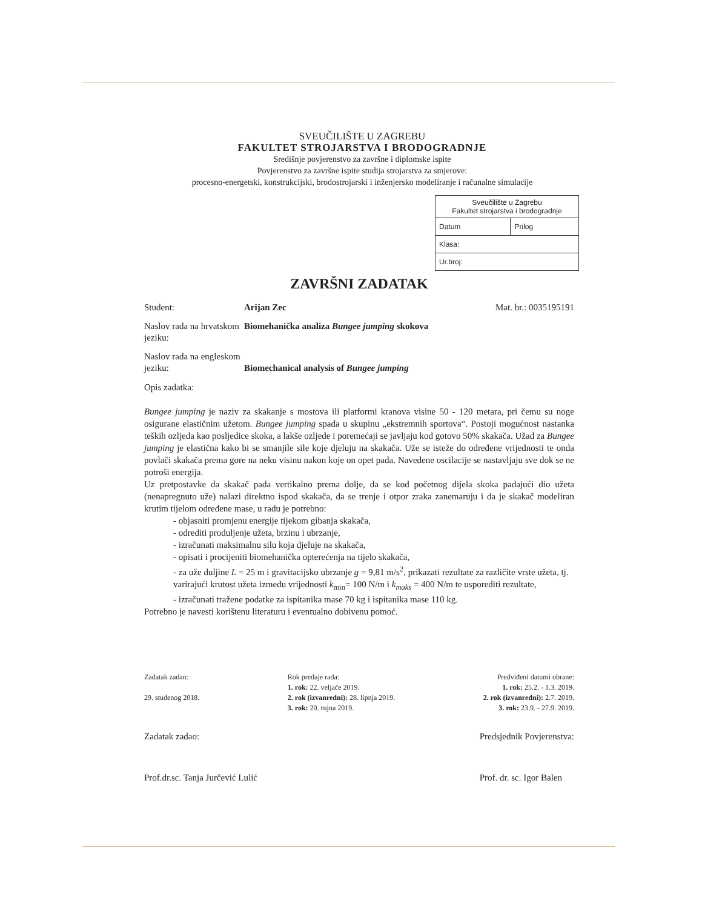SVEUČILIŠTE U ZAGREBU
FAKULTET STROJARSTVA I BRODOGRADNJE
Središnje povjerenstvo za završne i diplomske ispite
Povjerenstvo za završne ispite studija strojarstva za smjerove:
procesno-energetski, konstrukcijski, brodostrojarski i inženjersko modeliranje i računalne simulacije
| Sveučilište u Zagrebu Fakultet strojarstva i brodogradnje | |
| Datum | Prilog |
| Klasa: | |
| Ur.broj: | |
ZAVRŠNI ZADATAK
Student: Arijan Zec Mat. br.: 0035195191
Naslov rada na hrvatskom jeziku:
Biomehanička analiza Bungee jumping skokova
Naslov rada na engleskom jeziku:
Biomechanical analysis of Bungee jumping
Opis zadatka:
Bungee jumping je naziv za skakanje s mostova ili platformi kranova visine 50 - 120 metara, pri čemu su noge osigurane elastičnim užetom. Bungee jumping spada u skupinu „ekstremnih sportova“. Postoji mogućnost nastanka teških ozljeda kao posljedice skoka, a lakše ozljede i poremećaji se javljaju kod gotovo 50% skakača. Užad za Bungee jumping je elastična kako bi se smanjile sile koje djeluju na skakača. Uže se isteže do određene vrijednosti te onda povlači skakača prema gore na neku visinu nakon koje on opet pada. Navedene oscilacije se nastavljaju sve dok se ne potroši energija.
Uz pretpostavke da skakač pada vertikalno prema dolje, da se kod početnog dijela skoka padajući dio užeta (nenapregnuto uže) nalazi direktno ispod skakača, da se trenje i otpor zraka zanemaruju i da je skakač modeliran krutim tijelom određene mase, u radu je potrebno:
- objasniti promjenu energije tijekom gibanja skakača,
- odrediti produljenje užeta, brzinu i ubrzanje,
- izračunati maksimalnu silu koja djeluje na skakača,
- opisati i procijeniti biomehanička opterećenja na tijelo skakača,
- za uže duljine L = 25 m i gravitacijsko ubrzanje g = 9,81 m/s<sup>2</sup>, prikazati rezultate za različite vrste užeta, tj. varirajući krutost užeta između vrijednosti k<sub>min</sub>= 100 N/m i k<sub>maks</sub> = 400 N/m te usporediti rezultate,
- izračunati tražene podatke za ispitanika mase 70 kg i ispitanika mase 110 kg.
Potrebno je navesti korištenu literaturu i eventualno dobivenu pomoć.
Zadatak zadan:
29. studenog 2018.
Rok predaje rada:
1. rok: 22. veljače 2019.
2. rok (izvanredni): 28. lipnja 2019.
3. rok: 20. rujna 2019.
Predviđeni datumi obrane:
1. rok: 25.2. - 1.3. 2019.
2. rok (izvanredni): 2.7. 2019.
3. rok: 23.9. - 27.9. 2019.
Zadatak zadao:
Prof.dr.sc. Tanja Jurčević Lulić
Predsjednik Povjerenstva:
Prof. dr. sc. Igor Balen